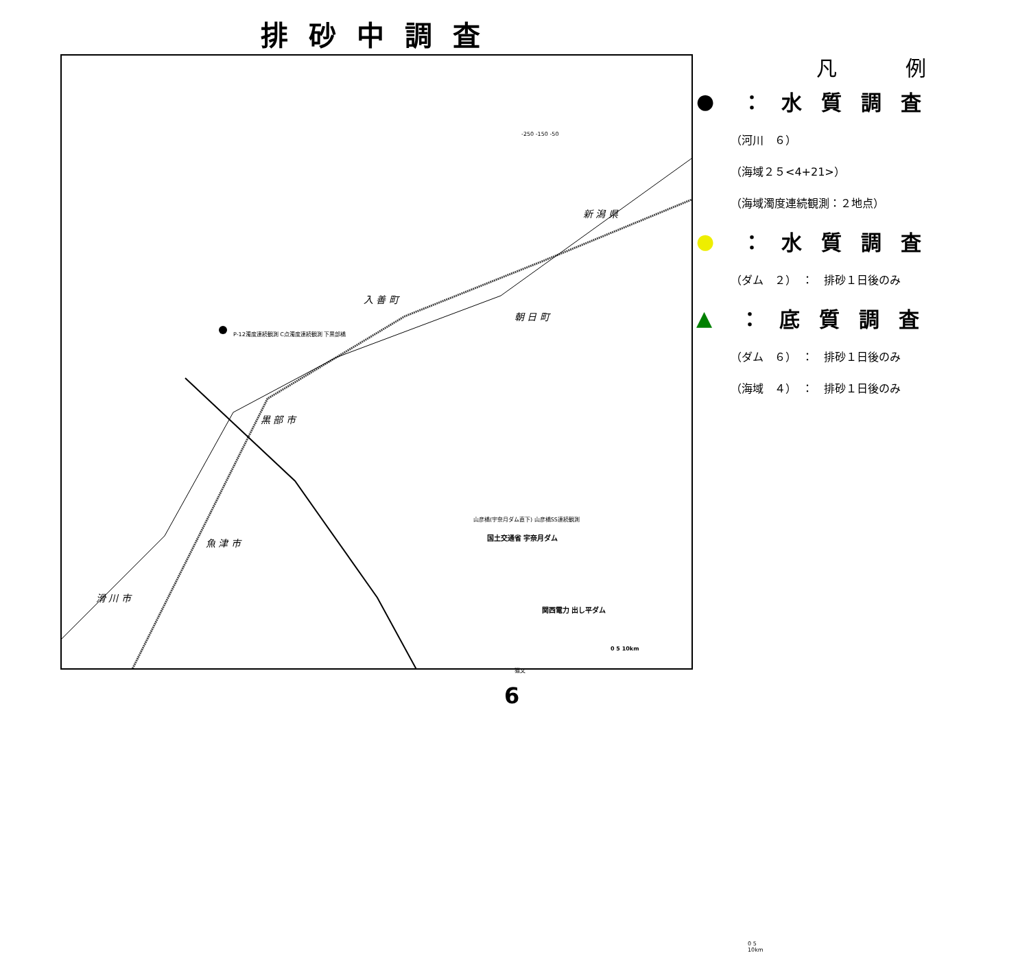排砂中調査
黒 部 市
入 善 町
朝 日 町
新 潟 県
魚 津 市
滑 川 市
国土交通省 宇奈月ダム
関西電力 出し平ダム
P-12濁度連続観測 C点濁度連続観測 下黒部橋
山彦橋(宇奈月ダム直下) 山彦橋SS連続観測
猫又
0 5 10km
-250 -150 -50
0 5 10km
凡例
● ：水質調査
（河川　６）
（海域２５<4+21>）
（海域濁度連続観測：２地点）
● ：水質調査
（ダム　２）　：　排砂１日後のみ
▲ ：底質調査
（ダム　６）　：　排砂１日後のみ
（海域　４）　：　排砂１日後のみ
6